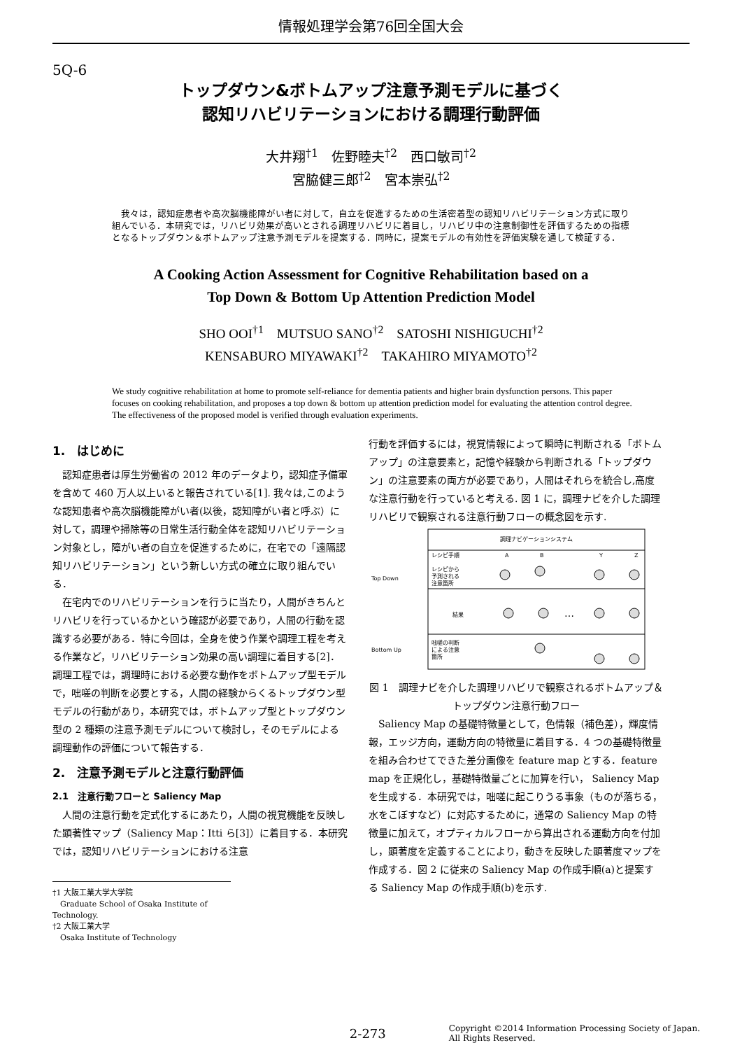情報処理学会第76回全国大会
5Q-6
トップダウン&ボトムアップ注意予測モデルに基づく
認知リハビリテーションにおける調理行動評価
大井翔<sup>†1</sup>　佐野睦夫<sup>†2</sup>　西口敏司<sup>†2</sup>
宮脇健三郎<sup>†2</sup>　宮本崇弘<sup>†2</sup>
　我々は，認知症患者や高次脳機能障がい者に対して，自立を促進するための生活密着型の認知リハビリテーション方式に取り組んでいる．本研究では，リハビリ効果が高いとされる調理リハビリに着目し，リハビリ中の注意制御性を評価するための指標となるトップダウン＆ボトムアップ注意予測モデルを提案する．同時に，提案モデルの有効性を評価実験を通して検証する．
A Cooking Action Assessment for Cognitive Rehabilitation based on a
Top Down & Bottom Up Attention Prediction Model
SHO OOI<sup>†1</sup>　MUTSUO SANO<sup>†2</sup>　SATOSHI NISHIGUCHI<sup>†2</sup>
KENSABURO MIYAWAKI<sup>†2</sup>　TAKAHIRO MIYAMOTO<sup>†2</sup>
We study cognitive rehabilitation at home to promote self-reliance for dementia patients and higher brain dysfunction persons. This paper focuses on cooking rehabilitation, and proposes a top down & bottom up attention prediction model for evaluating the attention control degree. The effectiveness of the proposed model is verified through evaluation experiments.
1.　はじめに
認知症患者は厚生労働省の 2012 年のデータより，認知症予備軍を含めて 460 万人以上いると報告されている[1]. 我々は,このような認知患者や高次脳機能障がい者(以後，認知障がい者と呼ぶ）に対して，調理や掃除等の日常生活行動全体を認知リハビリテーション対象とし，障がい者の自立を促進するために，在宅での「遠隔認知リハビリテーション」という新しい方式の確立に取り組んでいる．
在宅内でのリハビリテーションを行うに当たり，人間がきちんとリハビリを行っているかという確認が必要であり，人間の行動を認識する必要がある．特に今回は，全身を使う作業や調理工程を考える作業など，リハビリテーション効果の高い調理に着目する[2]．調理工程では，調理時における必要な動作をボトムアップ型モデルで，咄嗟の判断を必要とする，人間の経験からくるトップダウン型モデルの行動があり，本研究では，ボトムアップ型とトップダウン型の 2 種類の注意予測モデルについて検討し，そのモデルによる調理動作の評価について報告する．
2.　注意予測モデルと注意行動評価
2.1　注意行動フローと Saliency Map
人間の注意行動を定式化するにあたり，人間の視覚機能を反映した顕著性マップ（Saliency Map：Itti ら[3]）に着目する．本研究では，認知リハビリテーションにおける注意
†1 大阪工業大学大学院
　Graduate School of Osaka Institute of Technology.
†2 大阪工業大学
　Osaka Institute of Technology
行動を評価するには，視覚情報によって瞬時に判断される「ボトムアップ」の注意要素と，記憶や経験から判断される「トップダウン」の注意要素の両方が必要であり，人間はそれらを統合し,高度な注意行動を行っていると考える. 図 1 に，調理ナビを介した調理リハビリで観察される注意行動フローの概念図を示す.
調理ナビゲーションシステム
レシピ手順
A
B
Y
Z
Top Down
レシピから
予測される
注意箇所
結果
…
Bottom Up
咄嗟の判断
による注意
箇所
図 1　調理ナビを介した調理リハビリで観察されるボトムアップ＆トップダウン注意行動フロー
Saliency Map の基礎特徴量として，色情報（補色差），輝度情報，エッジ方向，運動方向の特徴量に着目する．4 つの基礎特徴量を組み合わせてできた差分画像を feature map とする．feature map を正規化し，基礎特徴量ごとに加算を行い， Saliency Map を生成する．本研究では，咄嗟に起こりうる事象（ものが落ちる，水をこぼすなど）に対応するために，通常の Saliency Map の特徴量に加えて，オプティカルフローから算出される運動方向を付加し，顕著度を定義することにより，動きを反映した顕著度マップを作成する．図 2 に従来の Saliency Map の作成手順(a)と提案する Saliency Map の作成手順(b)を示す.
2-273 Copyright ©2014 Information Processing Society of Japan.
All Rights Reserved.